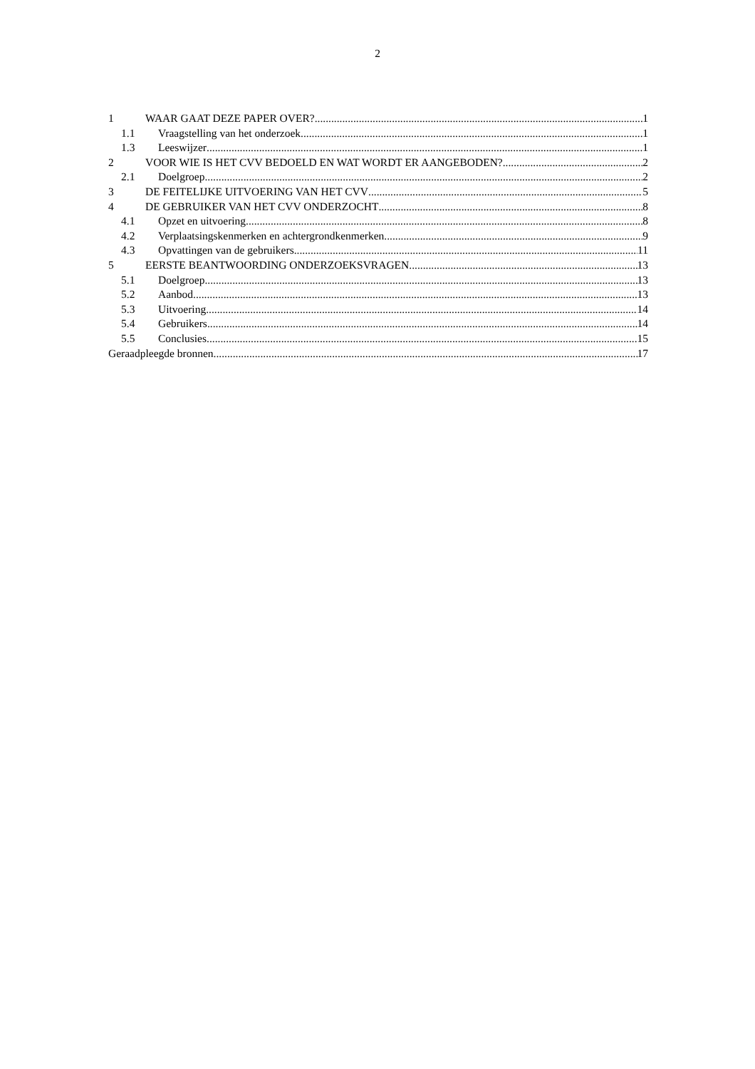2
1 WAAR GAAT DEZE PAPER OVER? 1
1.1 Vraagstelling van het onderzoek 1
1.3 Leeswijzer 1
2 VOOR WIE IS HET CVV BEDOELD EN WAT WORDT ER AANGEBODEN? 2
2.1 Doelgroep 2
3 DE FEITELIJKE UITVOERING VAN HET CVV 5
4 DE GEBRUIKER VAN HET CVV ONDERZOCHT 8
4.1 Opzet en uitvoering 8
4.2 Verplaatsingskenmerken en achtergrondkenmerken 9
4.3 Opvattingen van de gebruikers 11
5 EERSTE BEANTWOORDING ONDERZOEKSVRAGEN 13
5.1 Doelgroep 13
5.2 Aanbod 13
5.3 Uitvoering 14
5.4 Gebruikers 14
5.5 Conclusies 15
Geraadpleegde bronnen 17